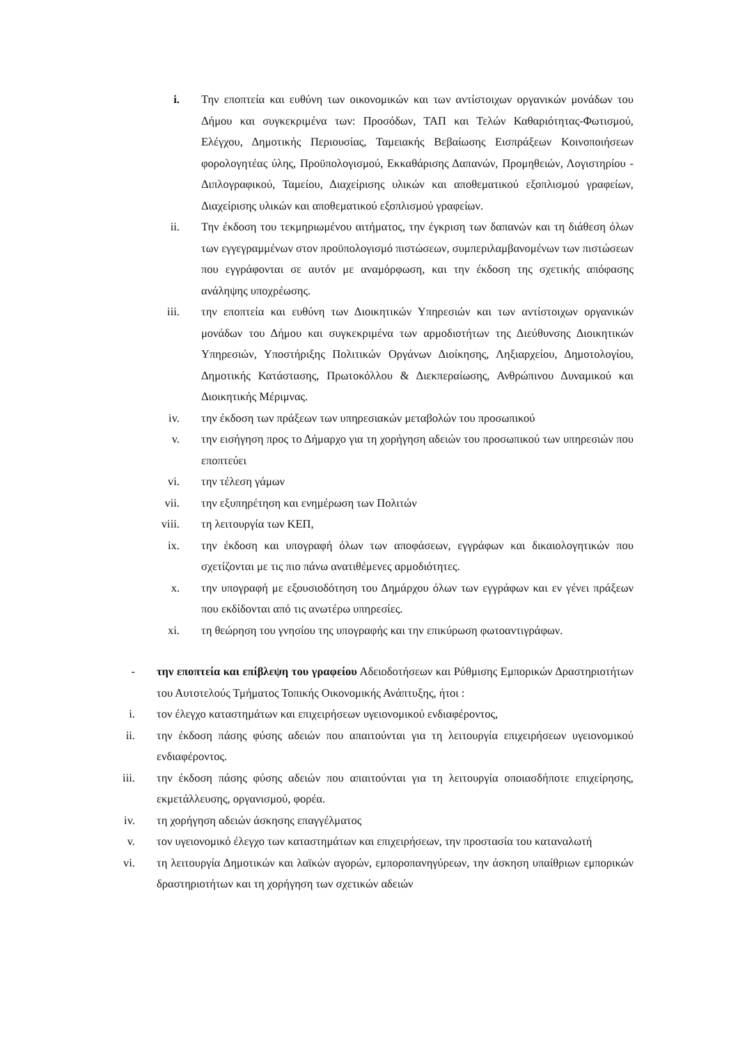i. Την εποπτεία και ευθύνη των οικονομικών και των αντίστοιχων οργανικών μονάδων του Δήμου και συγκεκριμένα των: Προσόδων, ΤΑΠ και Τελών Καθαριότητας-Φωτισμού, Ελέγχου, Δημοτικής Περιουσίας, Ταμειακής Βεβαίωσης Εισπράξεων Κοινοποιήσεων φορολογητέας ύλης, Προϋπολογισμού, Εκκαθάρισης Δαπανών, Προμηθειών, Λογιστηρίου - Διπλογραφικού, Ταμείου, Διαχείρισης υλικών και αποθεματικού εξοπλισμού γραφείων, Διαχείρισης υλικών και αποθεματικού εξοπλισμού γραφείων.
ii. Την έκδοση του τεκμηριωμένου αιτήματος, την έγκριση των δαπανών και τη διάθεση όλων των εγγεγραμμένων στον προϋπολογισμό πιστώσεων, συμπεριλαμβανομένων των πιστώσεων που εγγράφονται σε αυτόν με αναμόρφωση, και την έκδοση της σχετικής απόφασης ανάληψης υποχρέωσης.
iii. την εποπτεία και ευθύνη των Διοικητικών Υπηρεσιών και των αντίστοιχων οργανικών μονάδων του Δήμου και συγκεκριμένα των αρμοδιοτήτων της Διεύθυνσης Διοικητικών Υπηρεσιών, Υποστήριξης Πολιτικών Οργάνων Διοίκησης, Ληξιαρχείου, Δημοτολογίου, Δημοτικής Κατάστασης, Πρωτοκόλλου & Διεκπεραίωσης, Ανθρώπινου Δυναμικού και Διοικητικής Μέριμνας.
iv. την έκδοση των πράξεων των υπηρεσιακών μεταβολών του προσωπικού
v. την εισήγηση προς το Δήμαρχο για τη χορήγηση αδειών του προσωπικού των υπηρεσιών που εποπτεύει
vi. την τέλεση γάμων
vii. την εξυπηρέτηση και ενημέρωση των Πολιτών
viii. τη λειτουργία των ΚΕΠ,
ix. την έκδοση και υπογραφή όλων των αποφάσεων, εγγράφων και δικαιολογητικών που σχετίζονται με τις πιο πάνω ανατιθέμενες αρμοδιότητες.
x. την υπογραφή με εξουσιοδότηση του Δημάρχου όλων των εγγράφων και εν γένει πράξεων που εκδίδονται από τις ανωτέρω υπηρεσίες.
xi. τη θεώρηση του γνησίου της υπογραφής και την επικύρωση φωτοαντιγράφων.
- την εποπτεία και επίβλεψη του γραφείου Αδειοδοτήσεων και Ρύθμισης Εμπορικών Δραστηριοτήτων του Αυτοτελούς Τμήματος Τοπικής Οικονομικής Ανάπτυξης, ήτοι :
i. τον έλεγχο καταστημάτων και επιχειρήσεων υγειονομικού ενδιαφέροντος,
ii. την έκδοση πάσης φύσης αδειών που απαιτούνται για τη λειτουργία επιχειρήσεων υγειονομικού ενδιαφέροντος.
iii. την έκδοση πάσης φύσης αδειών που απαιτούνται για τη λειτουργία οποιασδήποτε επιχείρησης, εκμετάλλευσης, οργανισμού, φορέα.
iv. τη χορήγηση αδειών άσκησης επαγγέλματος
v. τον υγειονομικό έλεγχο των καταστημάτων και επιχειρήσεων, την προστασία του καταναλωτή
vi. τη λειτουργία Δημοτικών και λαϊκών αγορών, εμποροπανηγύρεων, την άσκηση υπαίθριων εμπορικών δραστηριοτήτων και τη χορήγηση των σχετικών αδειών